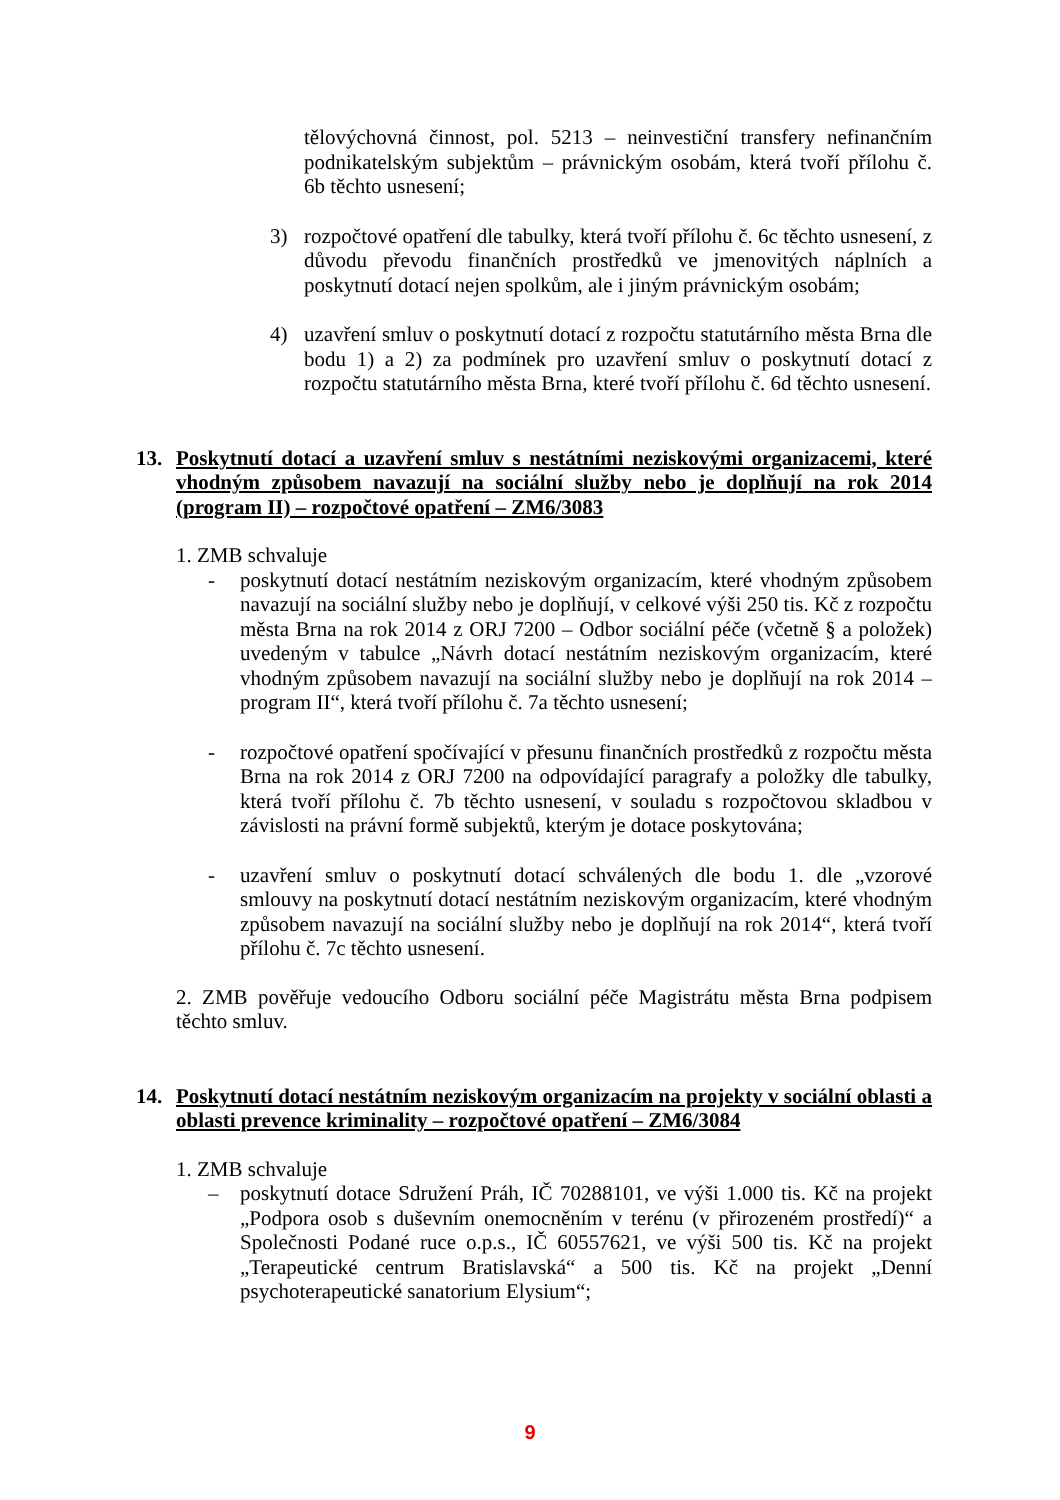tělovýchovná činnost, pol. 5213 – neinvestiční transfery nefinančním podnikatelským subjektům – právnickým osobám, která tvoří přílohu č. 6b těchto usnesení;
3) rozpočtové opatření dle tabulky, která tvoří přílohu č. 6c těchto usnesení, z důvodu převodu finančních prostředků ve jmenovitých náplních a poskytnutí dotací nejen spolkům, ale i jiným právnickým osobám;
4) uzavření smluv o poskytnutí dotací z rozpočtu statutárního města Brna dle bodu 1) a 2) za podmínek pro uzavření smluv o poskytnutí dotací z rozpočtu statutárního města Brna, které tvoří přílohu č. 6d těchto usnesení.
13. Poskytnutí dotací a uzavření smluv s nestátními neziskovými organizacemi, které vhodným způsobem navazují na sociální služby nebo je doplňují na rok 2014 (program II) – rozpočtové opatření – ZM6/3083
1. ZMB schvaluje
- poskytnutí dotací nestátním neziskovým organizacím, které vhodným způsobem navazují na sociální služby nebo je doplňují, v celkové výši 250 tis. Kč z rozpočtu města Brna na rok 2014 z ORJ 7200 – Odbor sociální péče (včetně § a položek) uvedeným v tabulce „Návrh dotací nestátním neziskovým organizacím, které vhodným způsobem navazují na sociální služby nebo je doplňují na rok 2014 – program II“, která tvoří přílohu č. 7a těchto usnesení;
- rozpočtové opatření spočívající v přesunu finančních prostředků z rozpočtu města Brna na rok 2014 z ORJ 7200 na odpovídající paragrafy a položky dle tabulky, která tvoří přílohu č. 7b těchto usnesení, v souladu s rozpočtovou skladbou v závislosti na právní formě subjektů, kterým je dotace poskytována;
- uzavření smluv o poskytnutí dotací schválených dle bodu 1. dle „vzorové smlouvy na poskytnutí dotací nestátním neziskovým organizacím, které vhodným způsobem navazují na sociální služby nebo je doplňují na rok 2014“, která tvoří přílohu č. 7c těchto usnesení.
2. ZMB pověřuje vedoucího Odboru sociální péče Magistrátu města Brna podpisem těchto smluv.
14. Poskytnutí dotací nestátním neziskovým organizacím na projekty v sociální oblasti a oblasti prevence kriminality – rozpočtové opatření – ZM6/3084
1. ZMB schvaluje
– poskytnutí dotace Sdružení Práh, IČ 70288101, ve výši 1.000 tis. Kč na projekt „Podpora osob s duševním onemocněním v terénu (v přirozeném prostředí)“ a Společnosti Podané ruce o.p.s., IČ 60557621, ve výši 500 tis. Kč na projekt „Terapeutické centrum Bratislavská“ a 500 tis. Kč na projekt „Denní psychoterapeutické sanatorium Elysium“;
9